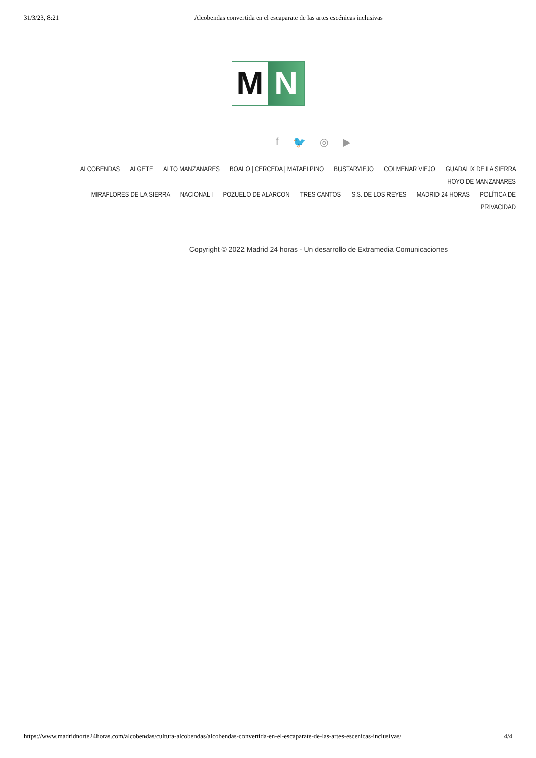31/3/23, 8:21 Alcobendas convertida en el escaparate de las artes escénicas inclusivas
M N
f 🐦 ◎ ▶
ALCOBENDAS ALGETE ALTO MANZANARES BOALO | CERCEDA | MATAELPINO BUSTARVIEJO COLMENAR VIEJO GUADALIX DE LA SIERRA HOYO DE MANZANARES
MIRAFLORES DE LA SIERRA NACIONAL I POZUELO DE ALARCON TRES CANTOS S.S. DE LOS REYES MADRID 24 HORAS POLÍTICA DE PRIVACIDAD
Copyright © 2022 Madrid 24 horas - Un desarrollo de Extramedia Comunicaciones
https://www.madridnorte24horas.com/alcobendas/cultura-alcobendas/alcobendas-convertida-en-el-escaparate-de-las-artes-escenicas-inclusivas/ 4/4